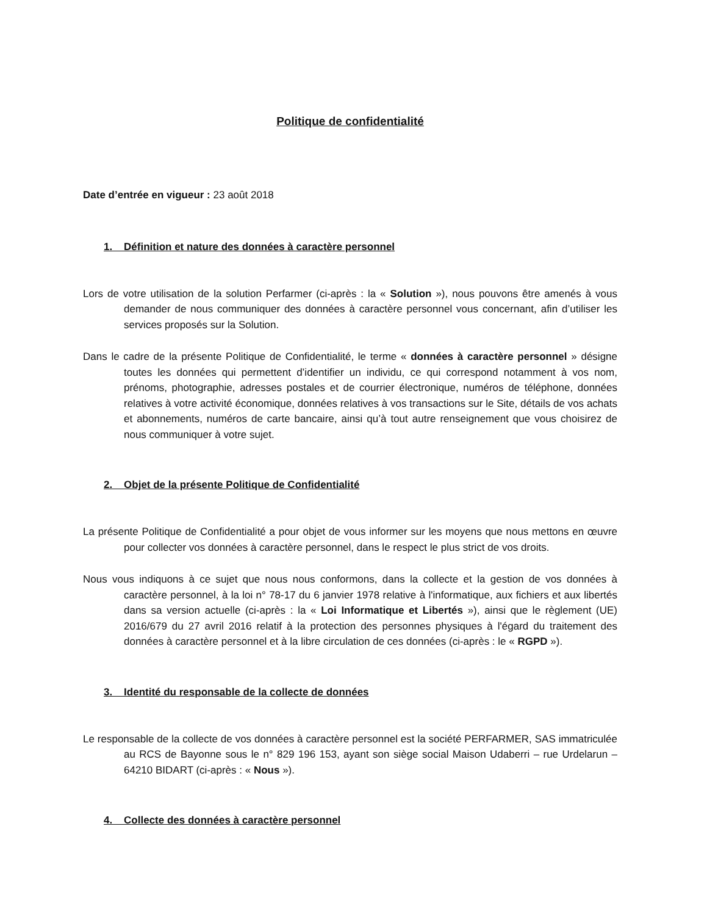Politique de confidentialité
Date d’entrée en vigueur : 23 août 2018
1. Définition et nature des données à caractère personnel
Lors de votre utilisation de la solution Perfarmer (ci-après : la « Solution »), nous pouvons être amenés à vous demander de nous communiquer des données à caractère personnel vous concernant, afin d’utiliser les services proposés sur la Solution.
Dans le cadre de la présente Politique de Confidentialité, le terme « données à caractère personnel » désigne toutes les données qui permettent d’identifier un individu, ce qui correspond notamment à vos nom, prénoms, photographie, adresses postales et de courrier électronique, numéros de téléphone, données relatives à votre activité économique, données relatives à vos transactions sur le Site, détails de vos achats et abonnements, numéros de carte bancaire, ainsi qu’à tout autre renseignement que vous choisirez de nous communiquer à votre sujet.
2. Objet de la présente Politique de Confidentialité
La présente Politique de Confidentialité a pour objet de vous informer sur les moyens que nous mettons en œuvre pour collecter vos données à caractère personnel, dans le respect le plus strict de vos droits.
Nous vous indiquons à ce sujet que nous nous conformons, dans la collecte et la gestion de vos données à caractère personnel, à la loi n° 78-17 du 6 janvier 1978 relative à l'informatique, aux fichiers et aux libertés dans sa version actuelle (ci-après : la « Loi Informatique et Libertés »), ainsi que le règlement (UE) 2016/679 du 27 avril 2016 relatif à la protection des personnes physiques à l'égard du traitement des données à caractère personnel et à la libre circulation de ces données (ci-après : le « RGPD »).
3. Identité du responsable de la collecte de données
Le responsable de la collecte de vos données à caractère personnel est la société PERFARMER, SAS immatriculée au RCS de Bayonne sous le n° 829 196 153, ayant son siège social Maison Udaberri – rue Urdelarun – 64210 BIDART (ci-après : « Nous »).
4. Collecte des données à caractère personnel